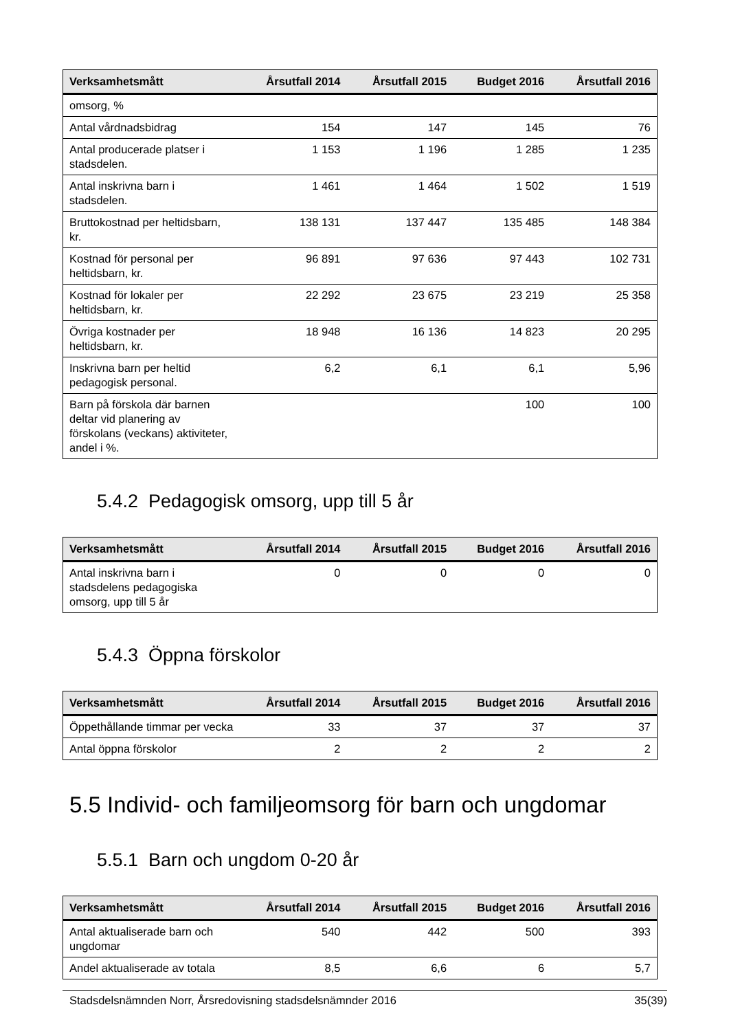| Verksamhetsmått | Årsutfall 2014 | Årsutfall 2015 | Budget 2016 | Årsutfall 2016 |
| --- | --- | --- | --- | --- |
| omsorg, % | | | | |
| Antal vårdnadsbidrag | 154 | 147 | 145 | 76 |
| Antal producerade platser i stadsdelen. | 1 153 | 1 196 | 1 285 | 1 235 |
| Antal inskrivna barn i stadsdelen. | 1 461 | 1 464 | 1 502 | 1 519 |
| Bruttokostnad per heltidsbarn, kr. | 138 131 | 137 447 | 135 485 | 148 384 |
| Kostnad för personal per heltidsbarn, kr. | 96 891 | 97 636 | 97 443 | 102 731 |
| Kostnad för lokaler per heltidsbarn, kr. | 22 292 | 23 675 | 23 219 | 25 358 |
| Övriga kostnader per heltidsbarn, kr. | 18 948 | 16 136 | 14 823 | 20 295 |
| Inskrivna barn per heltid pedagogisk personal. | 6,2 | 6,1 | 6,1 | 5,96 |
| Barn på förskola där barnen deltar vid planering av förskolans (veckans) aktiviteter, andel i %. | | | 100 | 100 |
5.4.2 Pedagogisk omsorg, upp till 5 år
| Verksamhetsmått | Årsutfall 2014 | Årsutfall 2015 | Budget 2016 | Årsutfall 2016 |
| --- | --- | --- | --- | --- |
| Antal inskrivna barn i stadsdelens pedagogiska omsorg, upp till 5 år | 0 | 0 | 0 | 0 |
5.4.3 Öppna förskolor
| Verksamhetsmått | Årsutfall 2014 | Årsutfall 2015 | Budget 2016 | Årsutfall 2016 |
| --- | --- | --- | --- | --- |
| Öppethållande timmar per vecka | 33 | 37 | 37 | 37 |
| Antal öppna förskolor | 2 | 2 | 2 | 2 |
5.5 Individ- och familjeomsorg för barn och ungdomar
5.5.1 Barn och ungdom 0-20 år
| Verksamhetsmått | Årsutfall 2014 | Årsutfall 2015 | Budget 2016 | Årsutfall 2016 |
| --- | --- | --- | --- | --- |
| Antal aktualiserade barn och ungdomar | 540 | 442 | 500 | 393 |
| Andel aktualiserade av totala | 8,5 | 6,6 | 6 | 5,7 |
Stadsdelsnämnden Norr, Årsredovisning stadsdelsnämnder 2016 35(39)